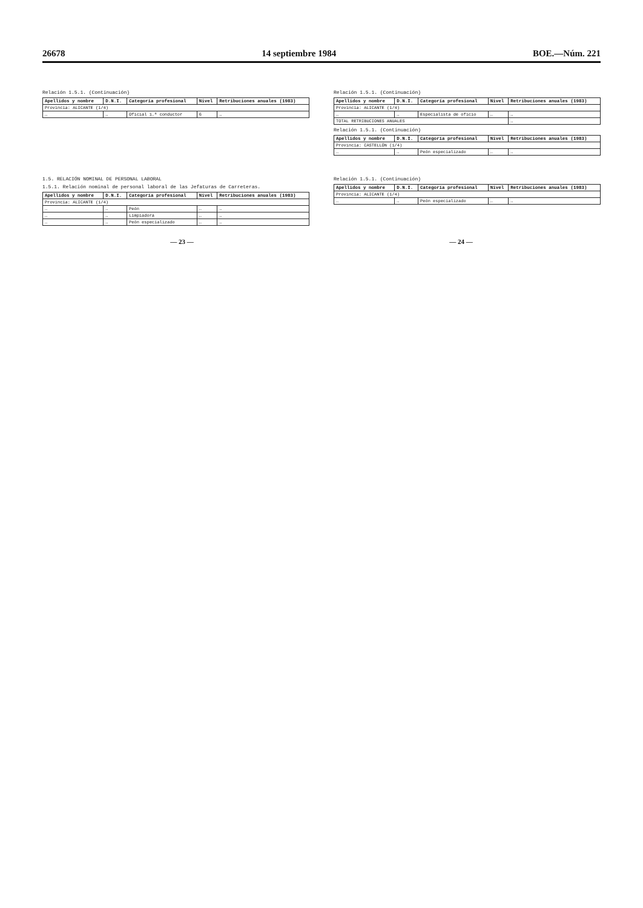26678 14 septiembre 1984 BOE.—Núm. 221
Relación 1.5.1. (Continuación)
| Apellidos y nombre | D.N.I. | Categoría profesional | Nivel | Retribuciones anuales (1983) |
| --- | --- | --- | --- | --- |
| Provincia: ALICANTE (1/4) | | | | |
| … | … | Oficial 1.ª conductor | 6 | … |
Relación 1.5.1. (Continuación)
| Apellidos y nombre | D.N.I. | Categoría profesional | Nivel | Retribuciones anuales (1983) |
| --- | --- | --- | --- | --- |
| Provincia: ALICANTE (1/4) | | | | |
| … | … | Especialista de oficio | … | … |
| TOTAL RETRIBUCIONES ANUALES | | | | … |
Relación 1.5.1. (Continuación)
| Apellidos y nombre | D.N.I. | Categoría profesional | Nivel | Retribuciones anuales (1983) |
| --- | --- | --- | --- | --- |
| Provincia: CASTELLÓN (1/4) | | | | |
| … | … | Peón especializado | … | … |
1.5. RELACIÓN NOMINAL DE PERSONAL LABORAL
1.5.1. Relación nominal de personal laboral de las Jefaturas de Carreteras.
| Apellidos y nombre | D.N.I. | Categoría profesional | Nivel | Retribuciones anuales (1983) |
| --- | --- | --- | --- | --- |
| Provincia: ALICANTE (1/4) | | | | |
| … | … | Peón | … | … |
| … | … | Limpiadora | … | … |
| … | … | Peón especializado | … | … |
Relación 1.5.1. (Continuación)
| Apellidos y nombre | D.N.I. | Categoría profesional | Nivel | Retribuciones anuales (1983) |
| --- | --- | --- | --- | --- |
| Provincia: ALICANTE (1/4) | | | | |
| … | … | Peón especializado | … | … |
— 23 — — 24 —